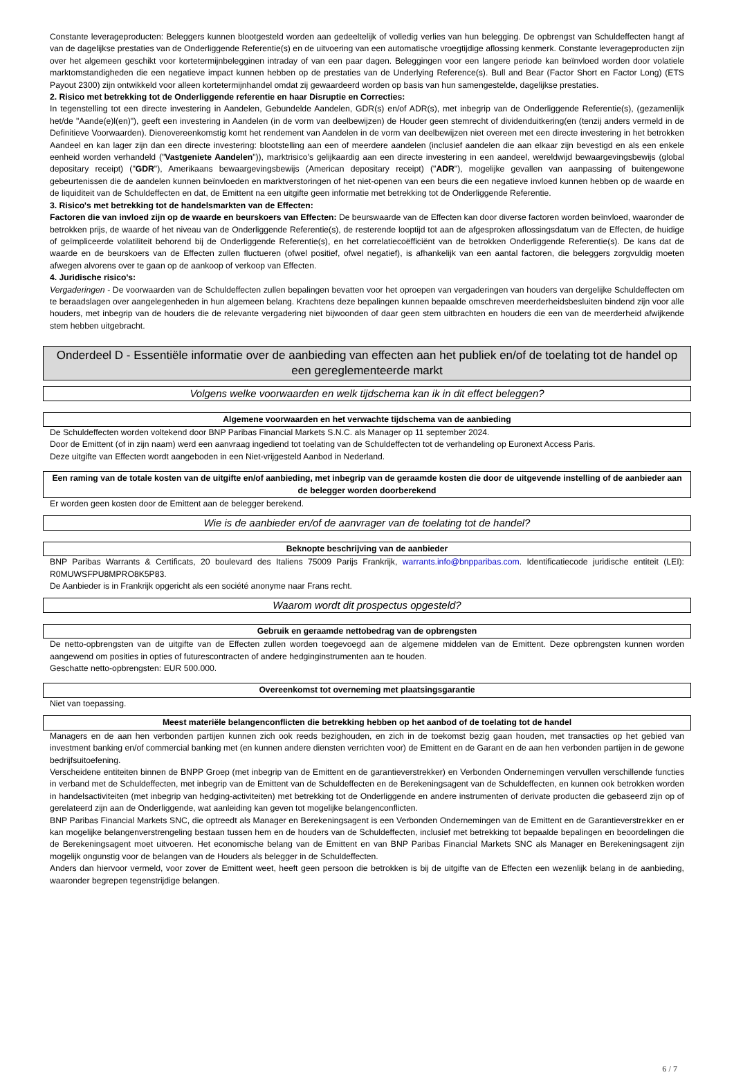Constante leverageproducten: Beleggers kunnen blootgesteld worden aan gedeeltelijk of volledig verlies van hun belegging. De opbrengst van Schuldeffecten hangt af van de dagelijkse prestaties van de Onderliggende Referentie(s) en de uitvoering van een automatische vroegtijdige aflossing kenmerk. Constante leverageproducten zijn over het algemeen geschikt voor kortetermijnbelegginen intraday of van een paar dagen. Beleggingen voor een langere periode kan beïnvloed worden door volatiele marktomstandigheden die een negatieve impact kunnen hebben op de prestaties van de Underlying Reference(s). Bull and Bear (Factor Short en Factor Long) (ETS Payout 2300) zijn ontwikkeld voor alleen kortetermijnhandel omdat zij gewaardeerd worden op basis van hun samengestelde, dagelijkse prestaties.
2. Risico met betrekking tot de Onderliggende referentie en haar Disruptie en Correcties:
In tegenstelling tot een directe investering in Aandelen, Gebundelde Aandelen, GDR(s) en/of ADR(s), met inbegrip van de Onderliggende Referentie(s), (gezamenlijk het/de "Aande(e)l(en)"), geeft een investering in Aandelen (in de vorm van deelbewijzen) de Houder geen stemrecht of dividenduitkering(en (tenzij anders vermeld in de Definitieve Voorwaarden). Dienovereenkomstig komt het rendement van Aandelen in de vorm van deelbewijzen niet overeen met een directe investering in het betrokken Aandeel en kan lager zijn dan een directe investering: blootstelling aan een of meerdere aandelen (inclusief aandelen die aan elkaar zijn bevestigd en als een enkele eenheid worden verhandeld ("Vastgeniete Aandelen")), marktrisico's gelijkaardig aan een directe investering in een aandeel, wereldwijd bewaargevingsbewijs (global depositary receipt) ("GDR"), Amerikaans bewaargevingsbewijs (American depositary receipt) ("ADR"), mogelijke gevallen van aanpassing of buitengewone gebeurtenissen die de aandelen kunnen beïnvloeden en marktverstoringen of het niet-openen van een beurs die een negatieve invloed kunnen hebben op de waarde en de liquiditeit van de Schuldeffecten en dat, de Emittent na een uitgifte geen informatie met betrekking tot de Onderliggende Referentie.
3. Risico's met betrekking tot de handelsmarkten van de Effecten:
Factoren die van invloed zijn op de waarde en beurskoers van Effecten: De beurswaarde van de Effecten kan door diverse factoren worden beïnvloed, waaronder de betrokken prijs, de waarde of het niveau van de Onderliggende Referentie(s), de resterende looptijd tot aan de afgesproken aflossingsdatum van de Effecten, de huidige of geïmpliceerde volatiliteit behorend bij de Onderliggende Referentie(s), en het correlatiecoëfficiënt van de betrokken Onderliggende Referentie(s). De kans dat de waarde en de beurskoers van de Effecten zullen fluctueren (ofwel positief, ofwel negatief), is afhankelijk van een aantal factoren, die beleggers zorgvuldig moeten afwegen alvorens over te gaan op de aankoop of verkoop van Effecten.
4. Juridische risico's:
Vergaderingen - De voorwaarden van de Schuldeffecten zullen bepalingen bevatten voor het oproepen van vergaderingen van houders van dergelijke Schuldeffecten om te beraadslagen over aangelegenheden in hun algemeen belang. Krachtens deze bepalingen kunnen bepaalde omschreven meerderheidsbesluiten bindend zijn voor alle houders, met inbegrip van de houders die de relevante vergadering niet bijwoonden of daar geen stem uitbrachten en houders die een van de meerderheid afwijkende stem hebben uitgebracht.
Onderdeel D - Essentiële informatie over de aanbieding van effecten aan het publiek en/of de toelating tot de handel op een gereglementeerde markt
Volgens welke voorwaarden en welk tijdschema kan ik in dit effect beleggen?
Algemene voorwaarden en het verwachte tijdschema van de aanbieding
De Schuldeffecten worden voltekend door BNP Paribas Financial Markets S.N.C. als Manager op 11 september 2024.
Door de Emittent (of in zijn naam) werd een aanvraag ingediend tot toelating van de Schuldeffecten tot de verhandeling op Euronext Access Paris.
Deze uitgifte van Effecten wordt aangeboden in een Niet-vrijgesteld Aanbod in Nederland.
Een raming van de totale kosten van de uitgifte en/of aanbieding, met inbegrip van de geraamde kosten die door de uitgevende instelling of de aanbieder aan de belegger worden doorberekend
Er worden geen kosten door de Emittent aan de belegger berekend.
Wie is de aanbieder en/of de aanvrager van de toelating tot de handel?
Beknopte beschrijving van de aanbieder
BNP Paribas Warrants & Certificats, 20 boulevard des Italiens 75009 Parijs Frankrijk, warrants.info@bnpparibas.com. Identificatiecode juridische entiteit (LEI): R0MUWSFPU8MPRO8K5P83.
De Aanbieder is in Frankrijk opgericht als een société anonyme naar Frans recht.
Waarom wordt dit prospectus opgesteld?
Gebruik en geraamde nettobedrag van de opbrengsten
De netto-opbrengsten van de uitgifte van de Effecten zullen worden toegevoegd aan de algemene middelen van de Emittent. Deze opbrengsten kunnen worden aangewend om posities in opties of futurescontracten of andere hedginginstrumenten aan te houden.
Geschatte netto-opbrengsten: EUR 500.000.
Overeenkomst tot overneming met plaatsingsgarantie
Niet van toepassing.
Meest materiële belangenconflicten die betrekking hebben op het aanbod of de toelating tot de handel
Managers en de aan hen verbonden partijen kunnen zich ook reeds bezighouden, en zich in de toekomst bezig gaan houden, met transacties op het gebied van investment banking en/of commercial banking met (en kunnen andere diensten verrichten voor) de Emittent en de Garant en de aan hen verbonden partijen in de gewone bedrijfsuitoefening.
Verscheidene entiteiten binnen de BNPP Groep (met inbegrip van de Emittent en de garantieverstrekker) en Verbonden Ondernemingen vervullen verschillende functies in verband met de Schuldeffecten, met inbegrip van de Emittent van de Schuldeffecten en de Berekeningsagent van de Schuldeffecten, en kunnen ook betrokken worden in handelsactiviteiten (met inbegrip van hedging-activiteiten) met betrekking tot de Onderliggende en andere instrumenten of derivate producten die gebaseerd zijn op of gerelateerd zijn aan de Onderliggende, wat aanleiding kan geven tot mogelijke belangenconflicten.
BNP Paribas Financial Markets SNC, die optreedt als Manager en Berekeningsagent is een Verbonden Ondernemingen van de Emittent en de Garantieverstrekker en er kan mogelijke belangenverstrengeling bestaan tussen hem en de houders van de Schuldeffecten, inclusief met betrekking tot bepaalde bepalingen en beoordelingen die de Berekeningsagent moet uitvoeren. Het economische belang van de Emittent en van BNP Paribas Financial Markets SNC als Manager en Berekeningsagent zijn mogelijk ongunstig voor de belangen van de Houders als belegger in de Schuldeffecten.
Anders dan hiervoor vermeld, voor zover de Emittent weet, heeft geen persoon die betrokken is bij de uitgifte van de Effecten een wezenlijk belang in de aanbieding, waaronder begrepen tegenstrijdige belangen.
6 / 7